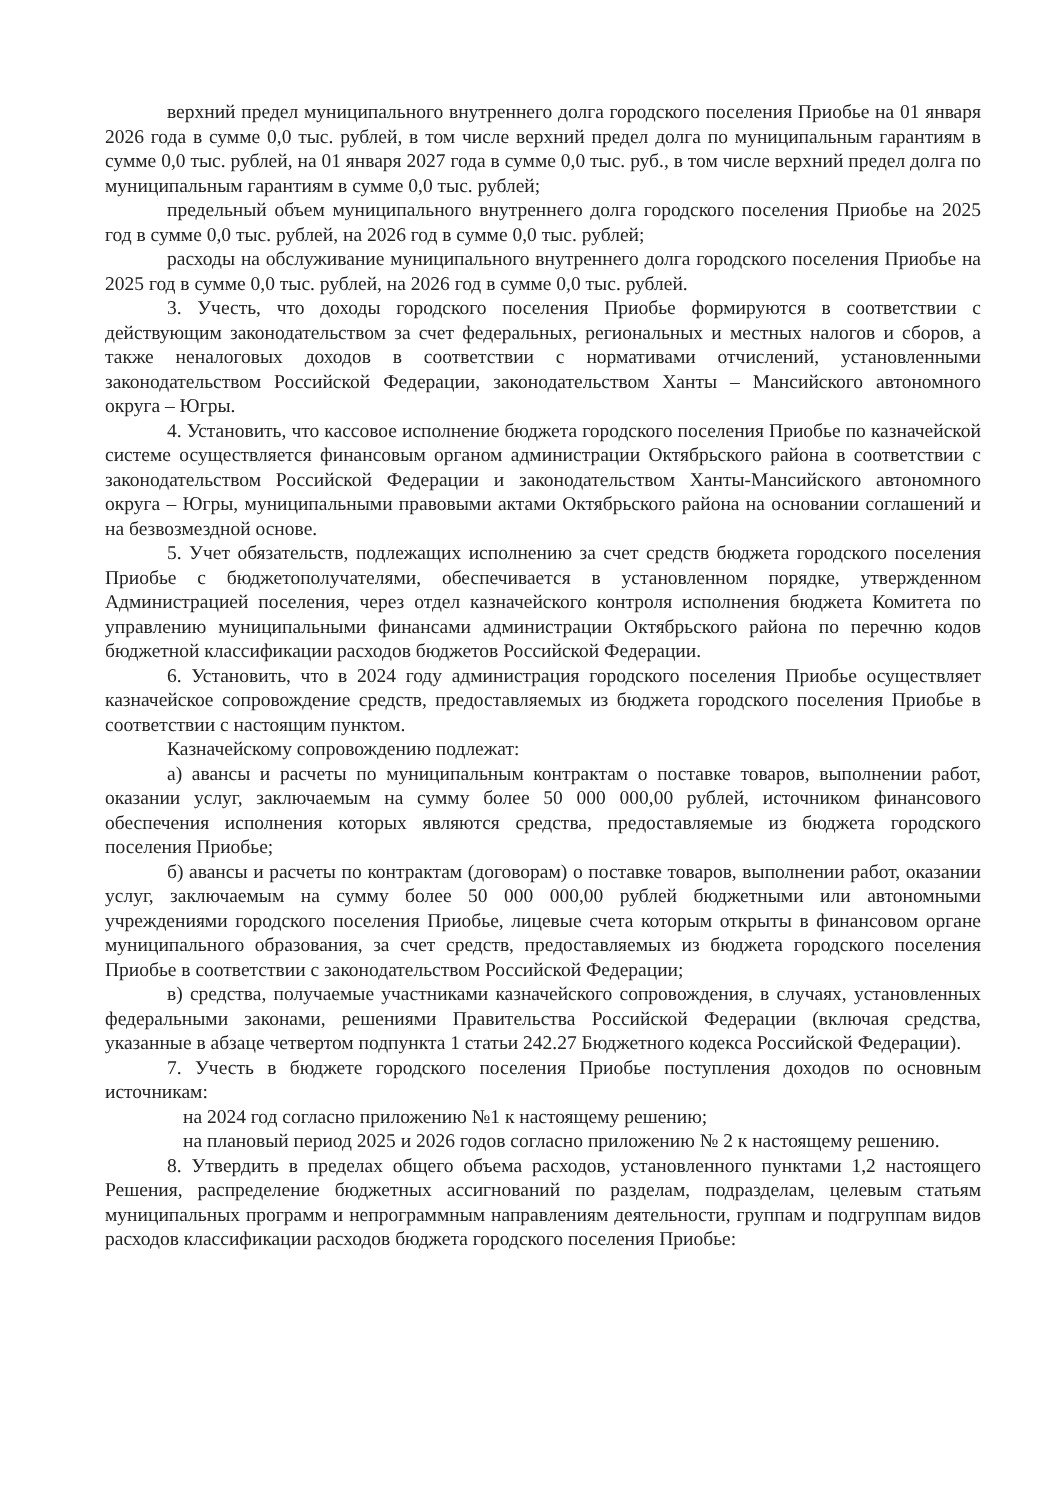верхний предел муниципального внутреннего долга городского поселения Приобье на 01 января 2026 года в сумме 0,0 тыс. рублей, в том числе верхний предел долга по муниципальным гарантиям в сумме 0,0 тыс. рублей, на 01 января 2027 года в сумме 0,0 тыс. руб., в том числе верхний предел долга по муниципальным гарантиям в сумме 0,0 тыс. рублей;
предельный объем муниципального внутреннего долга городского поселения Приобье на 2025 год в сумме 0,0 тыс. рублей, на 2026 год в сумме 0,0 тыс. рублей;
расходы на обслуживание муниципального внутреннего долга городского поселения Приобье на 2025 год в сумме 0,0 тыс. рублей, на 2026 год в сумме 0,0 тыс. рублей.
3. Учесть, что доходы городского поселения Приобье формируются в соответствии с действующим законодательством за счет федеральных, региональных и местных налогов и сборов, а также неналоговых доходов в соответствии с нормативами отчислений, установленными законодательством Российской Федерации, законодательством Ханты – Мансийского автономного округа – Югры.
4. Установить, что кассовое исполнение бюджета городского поселения Приобье по казначейской системе осуществляется финансовым органом администрации Октябрьского района в соответствии с законодательством Российской Федерации и законодательством Ханты-Мансийского автономного округа – Югры, муниципальными правовыми актами Октябрьского района на основании соглашений и на безвозмездной основе.
5. Учет обязательств, подлежащих исполнению за счет средств бюджета городского поселения Приобье с бюджетополучателями, обеспечивается в установленном порядке, утвержденном Администрацией поселения, через отдел казначейского контроля исполнения бюджета Комитета по управлению муниципальными финансами администрации Октябрьского района по перечню кодов бюджетной классификации расходов бюджетов Российской Федерации.
6. Установить, что в 2024 году администрация городского поселения Приобье осуществляет казначейское сопровождение средств, предоставляемых из бюджета городского поселения Приобье в соответствии с настоящим пунктом.
Казначейскому сопровождению подлежат:
а) авансы и расчеты по муниципальным контрактам о поставке товаров, выполнении работ, оказании услуг, заключаемым на сумму более 50 000 000,00 рублей, источником финансового обеспечения исполнения которых являются средства, предоставляемые из бюджета городского поселения Приобье;
б) авансы и расчеты по контрактам (договорам) о поставке товаров, выполнении работ, оказании услуг, заключаемым на сумму более 50 000 000,00 рублей бюджетными или автономными учреждениями городского поселения Приобье, лицевые счета которым открыты в финансовом органе муниципального образования, за счет средств, предоставляемых из бюджета городского поселения Приобье в соответствии с законодательством Российской Федерации;
в) средства, получаемые участниками казначейского сопровождения, в случаях, установленных федеральными законами, решениями Правительства Российской Федерации (включая средства, указанные в абзаце четвертом подпункта 1 статьи 242.27 Бюджетного кодекса Российской Федерации).
7. Учесть в бюджете городского поселения Приобье поступления доходов по основным источникам:
на 2024 год согласно приложению №1 к настоящему решению;
на плановый период 2025 и 2026 годов согласно приложению № 2 к настоящему решению.
8. Утвердить в пределах общего объема расходов, установленного пунктами 1,2 настоящего Решения, распределение бюджетных ассигнований по разделам, подразделам, целевым статьям муниципальных программ и непрограммным направлениям деятельности, группам и подгруппам видов расходов классификации расходов бюджета городского поселения Приобье: